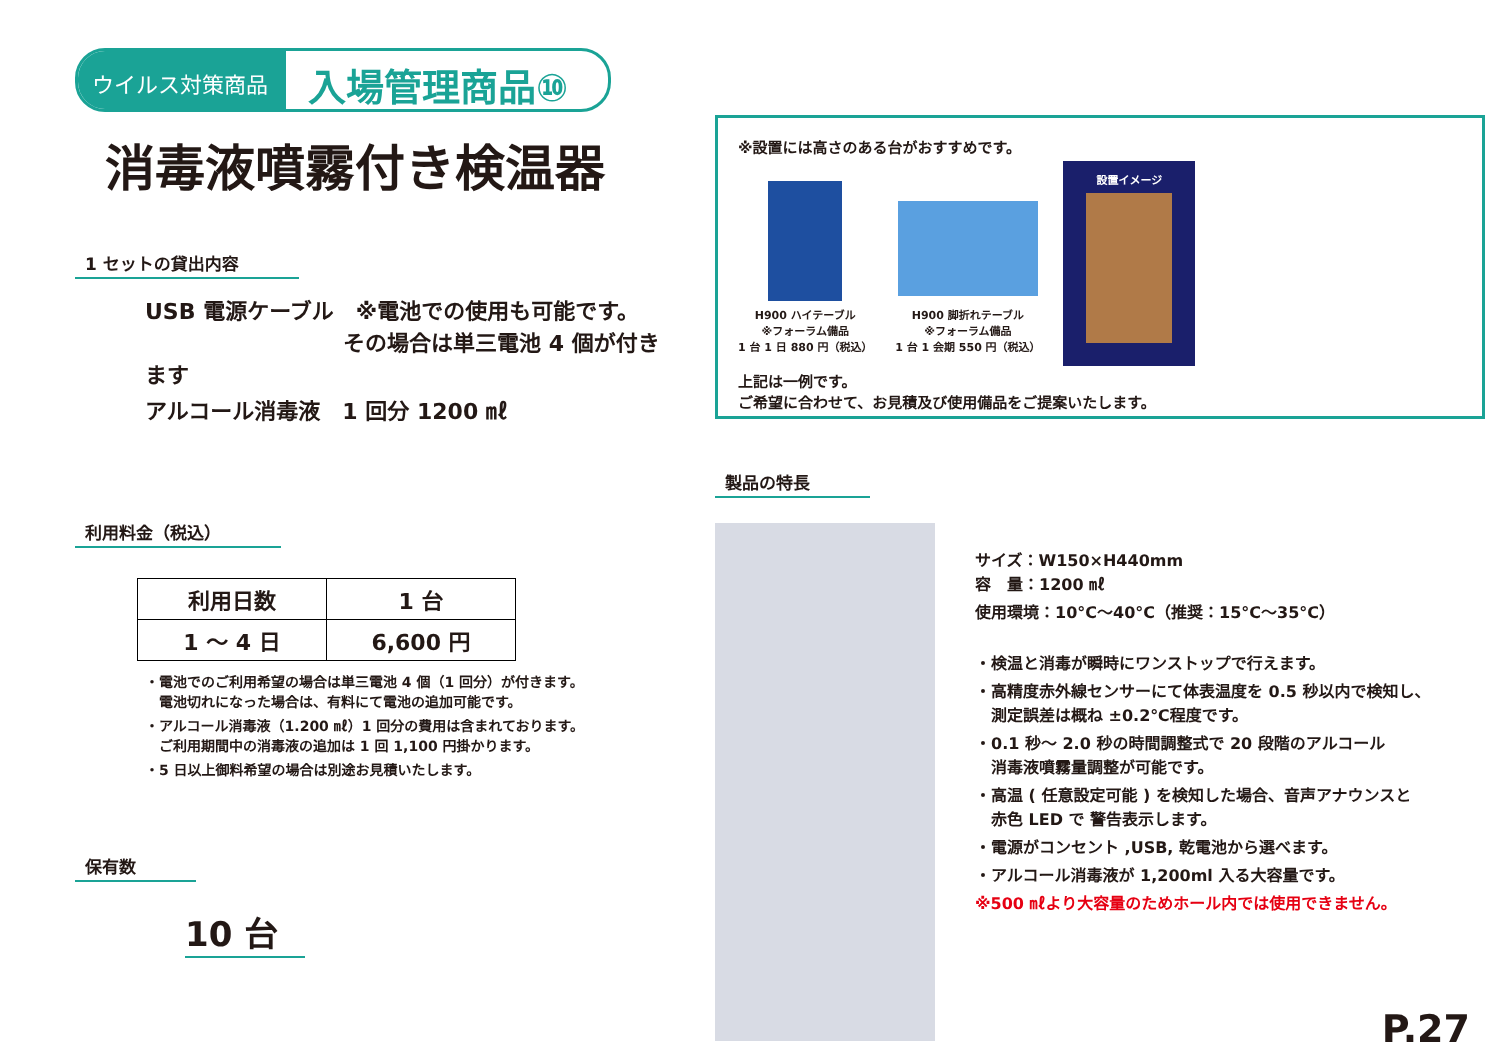ウイルス対策商品
入場管理商品⑩
消毒液噴霧付き検温器
1 セットの貸出内容
USB 電源ケーブル　※電池での使用も可能です。
　　　　　　　　　その場合は単三電池 4 個が付きます
アルコール消毒液　1 回分 1200 ㎖
利用料金（税込）
| 利用日数 | 1 台 |
| 1 ～ 4 日 | 6,600 円 |
・電池でのご利用希望の場合は単三電池 4 個（1 回分）が付きます。
　電池切れになった場合は、有料にて電池の追加可能です。
・アルコール消毒液（1.200 ㎖）1 回分の費用は含まれております。
　ご利用期間中の消毒液の追加は 1 回 1,100 円掛かります。
・5 日以上御料希望の場合は別途お見積いたします。
保有数
10 台
※設置には高さのある台がおすすめです。
H900 ハイテーブル
※フォーラム備品
1 台 1 日 880 円（税込）
H900 脚折れテーブル
※フォーラム備品
1 台 1 会期 550 円（税込）
設置イメージ
上記は一例です。
ご希望に合わせて、お見積及び使用備品をご提案いたします。
製品の特長
サイズ：W150×H440mm
容　量：1200 ㎖
使用環境：10°C～40°C（推奨：15°C～35°C）
・検温と消毒が瞬時にワンストップで行えます。
・高精度赤外線センサーにて体表温度を 0.5 秒以内で検知し、
　測定誤差は概ね ±0.2℃程度です。
・0.1 秒～ 2.0 秒の時間調整式で 20 段階のアルコール
　消毒液噴霧量調整が可能です。
・高温 ( 任意設定可能 ) を検知した場合、音声アナウンスと
　赤色 LED で 警告表示します。
・電源がコンセント ,USB, 乾電池から選べます。
・アルコール消毒液が 1,200ml 入る大容量です。
※500 ㎖より大容量のためホール内では使用できません。
P.27